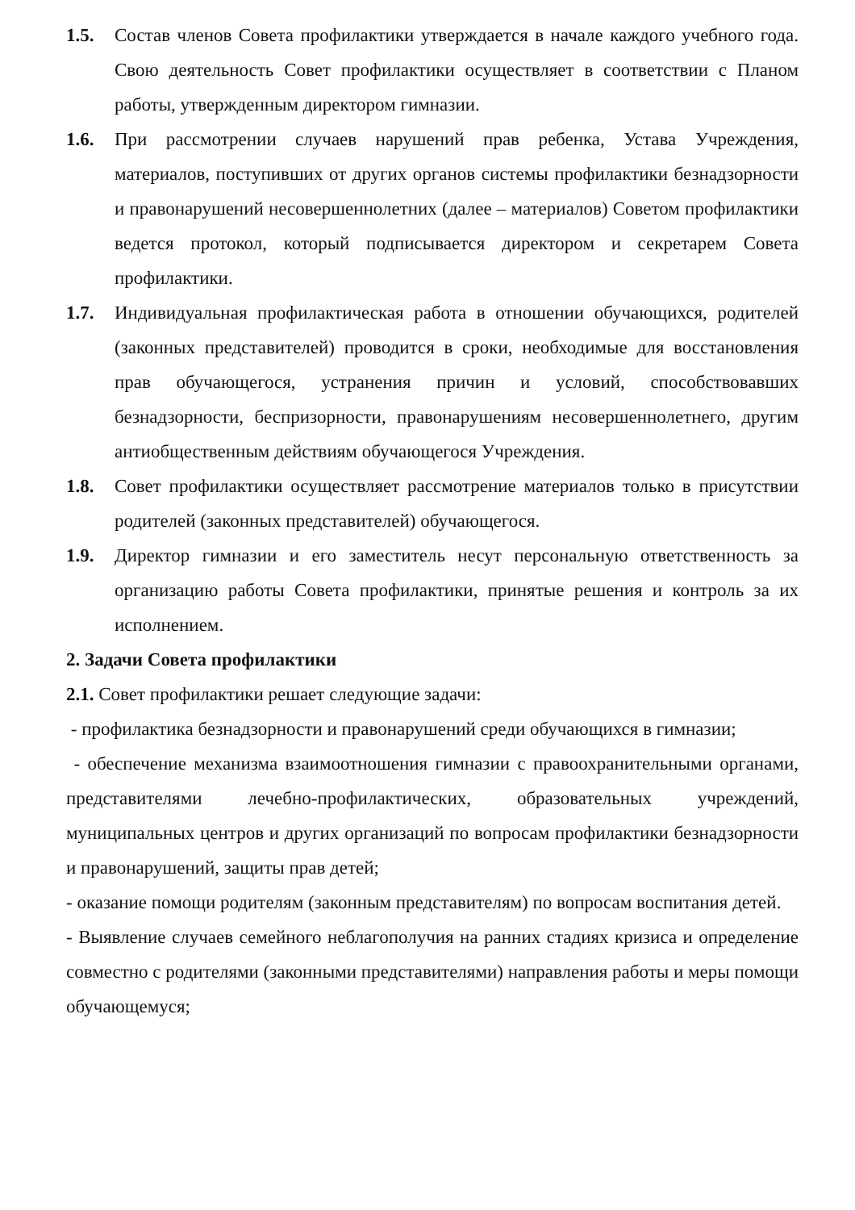1.5. Состав членов Совета профилактики утверждается в начале каждого учебного года. Свою деятельность Совет профилактики осуществляет в соответствии с Планом работы, утвержденным директором гимназии.
1.6. При рассмотрении случаев нарушений прав ребенка, Устава Учреждения, материалов, поступивших от других органов системы профилактики безнадзорности и правонарушений несовершеннолетних (далее – материалов) Советом профилактики ведется протокол, который подписывается директором и секретарем Совета профилактики.
1.7. Индивидуальная профилактическая работа в отношении обучающихся, родителей (законных представителей) проводится в сроки, необходимые для восстановления прав обучающегося, устранения причин и условий, способствовавших безнадзорности, беспризорности, правонарушениям несовершеннолетнего, другим антиобщественным действиям обучающегося Учреждения.
1.8. Совет профилактики осуществляет рассмотрение материалов только в присутствии родителей (законных представителей) обучающегося.
1.9. Директор гимназии и его заместитель несут персональную ответственность за организацию работы Совета профилактики, принятые решения и контроль за их исполнением.
2. Задачи Совета профилактики
2.1. Совет профилактики решает следующие задачи:
- профилактика безнадзорности и правонарушений среди обучающихся в гимназии;
- обеспечение механизма взаимоотношения гимназии с правоохранительными органами, представителями лечебно-профилактических, образовательных учреждений, муниципальных центров и других организаций по вопросам профилактики безнадзорности и правонарушений, защиты прав детей;
- оказание помощи родителям (законным представителям) по вопросам воспитания детей.
- Выявление случаев семейного неблагополучия на ранних стадиях кризиса и определение совместно с родителями (законными представителями) направления работы и меры помощи обучающемуся;